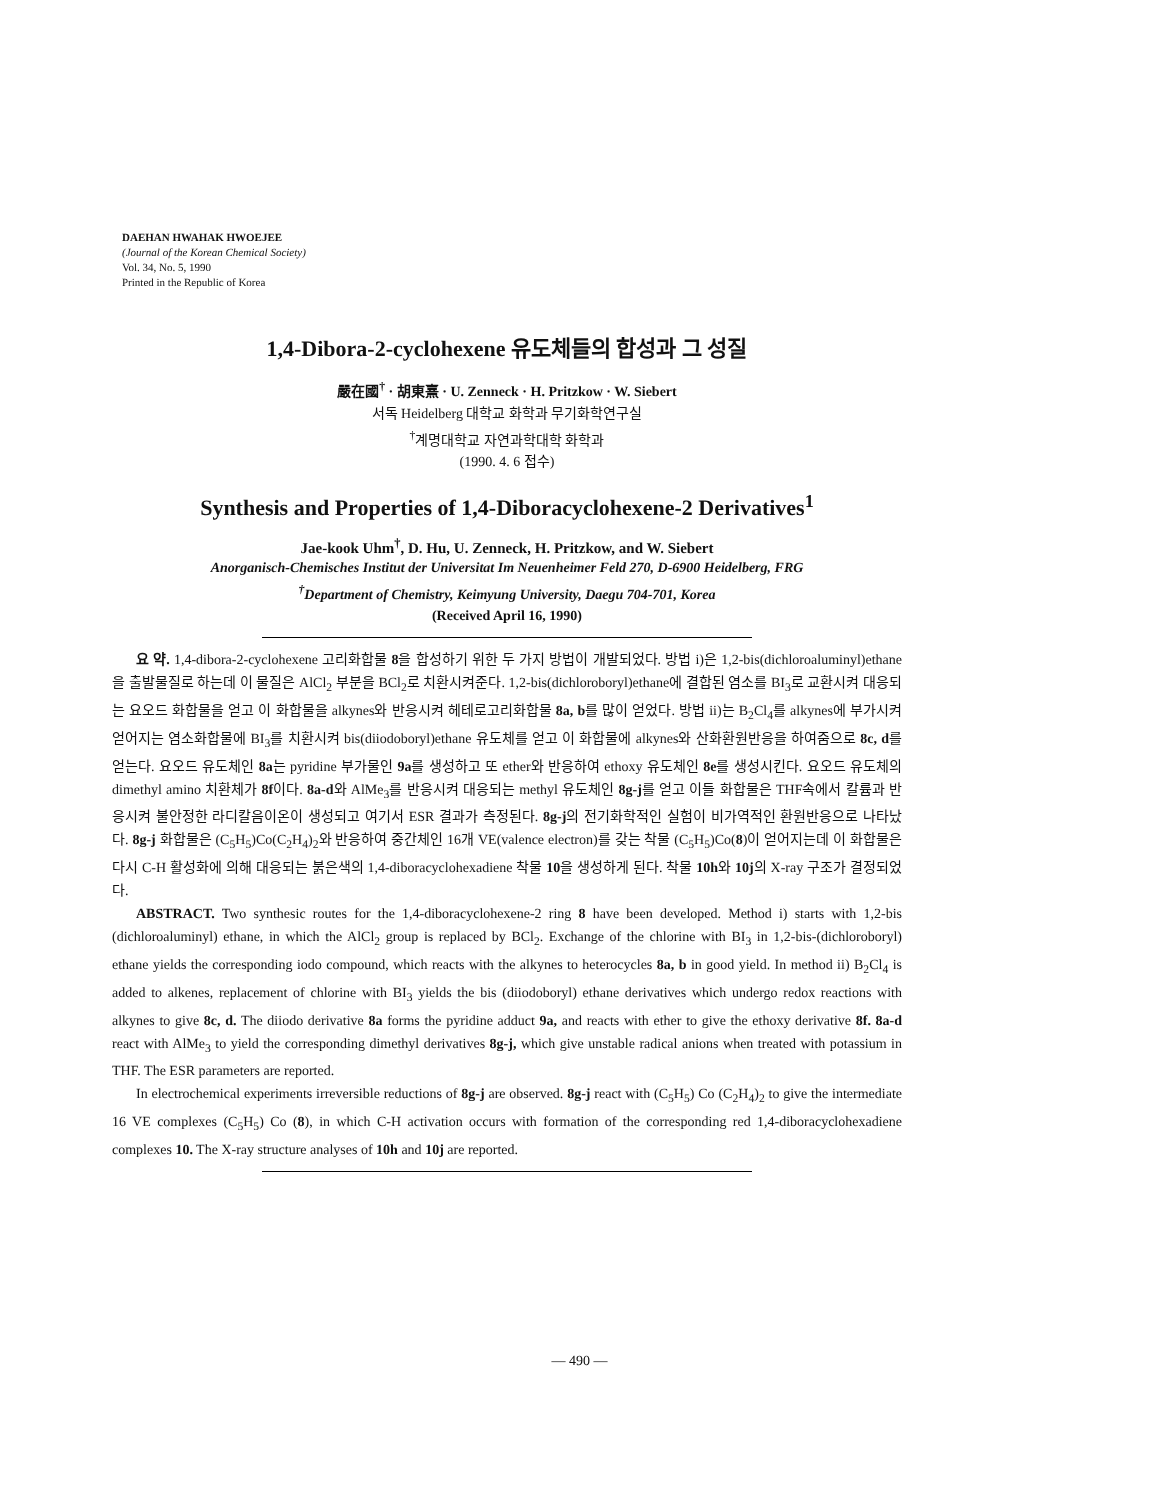DAEHAN HWAHAK HWOEJEE
(Journal of the Korean Chemical Society)
Vol. 34, No. 5, 1990
Printed in the Republic of Korea
1,4-Dibora-2-cyclohexene 유도체들의 합성과 그 성질
嚴在國<sup>†</sup> · 胡東熹 · U. Zenneck · H. Pritzkow · W. Siebert
서독 Heidelberg 대학교 화학과 무기화학연구실
<sup>†</sup> 계명대학교 자연과학대학 화학과
(1990. 4. 6 접수)
Synthesis and Properties of 1,4-Diboracyclohexene-2 Derivatives<sup>1</sup>
Jae-kook Uhm<sup>†</sup>, D. Hu, U. Zenneck, H. Pritzkow, and W. Siebert
Anorganisch-Chemisches Institut der Universitat Im Neuenheimer Feld 270, D-6900 Heidelberg, FRG
<sup>†</sup> Department of Chemistry, Keimyung University, Daegu 704-701, Korea
(Received April 16, 1990)
요 약. 1,4-dibora-2-cyclohexene 고리화합물 8을 합성하기 위한 두 가지 방법이 개발되었다. 방법 i)은 1,2-bis(dichloroaluminyl)ethane을 출발물질로 하는데 이 물질은 AlCl<sub>2</sub> 부분을 BCl<sub>2</sub>로 치환시켜준다. 1,2-bis(dichloroboryl)ethane에 결합된 염소를 BI<sub>3</sub>로 교환시켜 대응되는 요오드 화합물을 얻고 이 화합물을 alkynes와 반응시켜 헤테로고리화합물 8a, b를 많이 얻었다. 방법 ii)는 B<sub>2</sub>Cl<sub>4</sub>를 alkynes에 부가시켜 얻어지는 염소화합물에 BI<sub>3</sub>를 치환시켜 bis(diiodoboryl)ethane 유도체를 얻고 이 화합물에 alkynes와 산화환원반응을 하여줌으로 8c, d를 얻는다. 요오드 유도체인 8a는 pyridine 부가물인 9a를 생성하고 또 ether와 반응하여 ethoxy 유도체인 8e를 생성시킨다. 요오드 유도체의 dimethyl amino 치환체가 8f이다. 8a-d와 AlMe<sub>3</sub>를 반응시켜 대응되는 methyl 유도체인 8g-j를 얻고 이들 화합물은 THF속에서 칼륨과 반응시켜 불안정한 라디칼음이온이 생성되고 여기서 ESR 결과가 측정된다. 8g-j의 전기화학적인 실험이 비가역적인 환원반응으로 나타났다. 8g-j 화합물은 (C<sub>5</sub>H<sub>5</sub>)Co(C<sub>2</sub>H<sub>4</sub>)<sub>2</sub>와 반응하여 중간체인 16개 VE(valence electron)를 갖는 착물 (C<sub>5</sub>H<sub>5</sub>)Co(8)이 얻어지는데 이 화합물은 다시 C-H 활성화에 의해 대응되는 붉은색의 1,4-diboracyclohexadiene 착물 10을 생성하게 된다. 착물 10h와 10j의 X-ray 구조가 결정되었다.
ABSTRACT. Two synthesic routes for the 1,4-diboracyclohexene-2 ring 8 have been developed. Method i) starts with 1,2-bis (dichloroaluminyl) ethane, in which the AlCl<sub>2</sub> group is replaced by BCl<sub>2</sub>. Exchange of the chlorine with BI<sub>3</sub> in 1,2-bis-(dichloroboryl) ethane yields the corresponding iodo compound, which reacts with the alkynes to heterocycles 8a, b in good yield. In method ii) B<sub>2</sub>Cl<sub>4</sub> is added to alkenes, replacement of chlorine with BI<sub>3</sub> yields the bis (diiodoboryl) ethane derivatives which undergo redox reactions with alkynes to give 8c, d. The diiodo derivative 8a forms the pyridine adduct 9a, and reacts with ether to give the ethoxy derivative 8f. 8a-d react with AlMe<sub>3</sub> to yield the corresponding dimethyl derivatives 8g-j, which give unstable radical anions when treated with potassium in THF. The ESR parameters are reported.
In electrochemical experiments irreversible reductions of 8g-j are observed. 8g-j react with (C<sub>5</sub>H<sub>5</sub>) Co (C<sub>2</sub>H<sub>4</sub>)<sub>2</sub> to give the intermediate 16 VE complexes (C<sub>5</sub>H<sub>5</sub>) Co (8), in which C-H activation occurs with formation of the corresponding red 1,4-diboracyclohexadiene complexes 10. The X-ray structure analyses of 10h and 10j are reported.
— 490 —